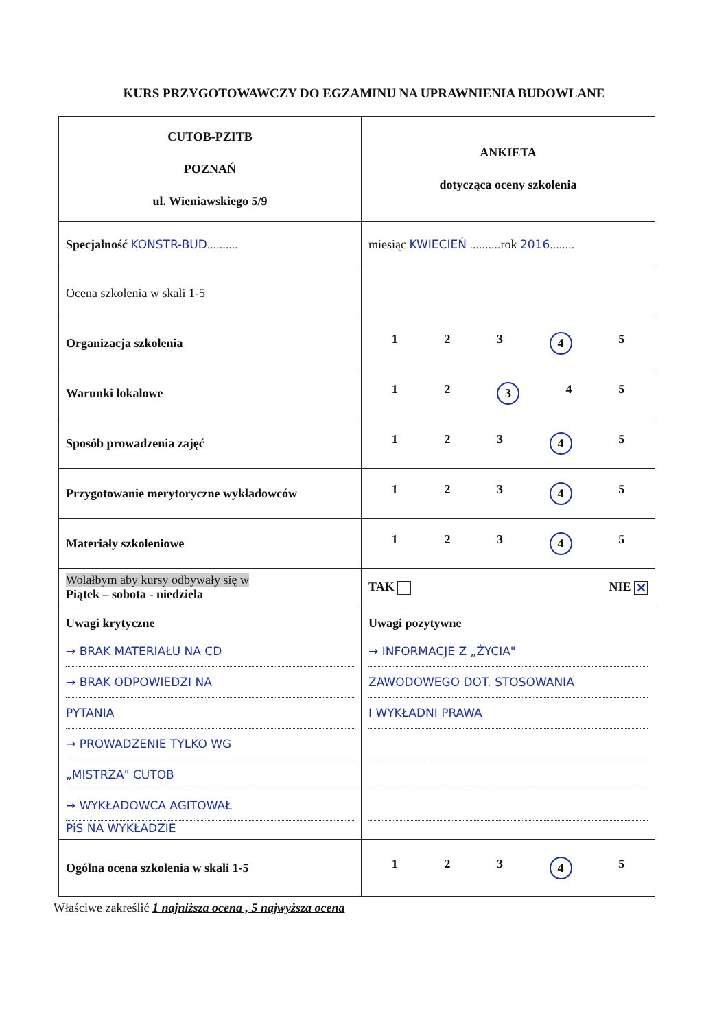KURS PRZYGOTOWAWCZY DO EGZAMINU NA UPRAWNIENIA BUDOWLANE
| CUTOB-PZITB POZNAŃ ul. Wieniawskiego 5/9 | ANKIETA dotycząca oceny szkolenia |
| Specjalność KONSTR-BUD .......... | miesiąc KWIECIEŃ ..........rok 2016 ........ |
| Ocena szkolenia w skali 1-5 | |
| Organizacja szkolenia | 1 2 3 4 5 |
| Warunki lokalowe | 1 2 3 4 5 |
| Sposób prowadzenia zajęć | 1 2 3 4 5 |
| Przygotowanie merytoryczne wykładowców | 1 2 3 4 5 |
| Materiały szkoleniowe | 1 2 3 4 5 |
| Wolałbym aby kursy odbywały się w Piątek – sobota - niedziela | TAK NIE ✕ |
| Uwagi krytyczne → BRAK MATERIAŁU NA CD → BRAK ODPOWIEDZI NA PYTANIA → PROWADZENIE TYLKO WG „MISTRZA" CUTOB → WYKŁADOWCA AGITOWAŁ PiS NA WYKŁADZIE | Uwagi pozytywne → INFORMACJE Z „ŻYCIA" ZAWODOWEGO DOT. STOSOWANIA I WYKŁADNI PRAWA |
| Ogólna ocena szkolenia w skali 1-5 | 1 2 3 4 5 |
Właściwe zakreślić 1 najniższa ocena , 5 najwyższa ocena